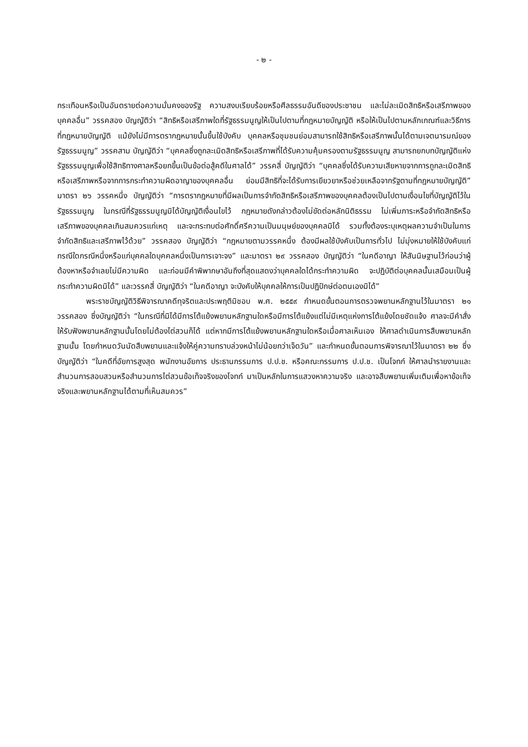- ๒ -
กระเทือนหรือเป็นอันตรายต่อความมั่นคงของรัฐ ความสงบเรียบร้อยหรือศีลธรรมอันดีของประชาชน และไม่ละเมิดสิทธิหรือเสรีภาพของบุคคลอื่น” วรรคสอง บัญญัติว่า “สิทธิหรือเสรีภาพใดที่รัฐธรรมนูญให้เป็นไปตามที่กฎหมายบัญญัติ หรือให้เป็นไปตามหลักเกณฑ์และวิธีการที่กฎหมายบัญญัติ แม้ยังไม่มีการตรากฎหมายนั้นขึ้นใช้บังคับ บุคคลหรือชุมชนย่อมสามารถใช้สิทธิหรือเสรีภาพนั้นได้ตามเจตนารมณ์ของรัฐธรรมนูญ” วรรคสาม บัญญัติว่า “บุคคลซึ่งถูกละเมิดสิทธิหรือเสรีภาพที่ได้รับความคุ้มครองตามรัฐธรรมนูญ สามารถยกบทบัญญัติแห่งรัฐธรรมนูญเพื่อใช้สิทธิทางศาลหรือยกขึ้นเป็นข้อต่อสู้คดีในศาลได้” วรรคสี่ บัญญัติว่า “บุคคลซึ่งได้รับความเสียหายจากการถูกละเมิดสิทธิหรือเสรีภาพหรือจากการกระทำความผิดอาญาของบุคคลอื่น ย่อมมีสิทธิที่จะได้รับการเยียวยาหรือช่วยเหลือจากรัฐตามที่กฎหมายบัญญัติ” มาตรา ๒๖ วรรคหนึ่ง บัญญัติว่า “การตรากฎหมายที่มีผลเป็นการจำกัดสิทธิหรือเสรีภาพของบุคคลต้องเป็นไปตามเงื่อนไขที่บัญญัติไว้ในรัฐธรรมนูญ ในกรณีที่รัฐธรรมนูญมิได้บัญญัติเงื่อนไขไว้ กฎหมายดังกล่าวต้องไม่ขัดต่อหลักนิติธรรม ไม่เพิ่มภาระหรือจำกัดสิทธิหรือเสรีภาพของบุคคลเกินสมควรแก่เหตุ และจะกระทบต่อศักดิ์ศรีความเป็นมนุษย์ของบุคคลมิได้ รวมทั้งต้องระบุเหตุผลความจำเป็นในการจำกัดสิทธิและเสรีภาพไว้ด้วย” วรรคสอง บัญญัติว่า “กฎหมายตามวรรคหนึ่ง ต้องมีผลใช้บังคับเป็นการทั่วไป ไม่มุ่งหมายให้ใช้บังคับแก่กรณีใดกรณีหนึ่งหรือแก่บุคคลใดบุคคลหนึ่งเป็นการเจาะจง” และมาตรา ๒๙ วรรคสอง บัญญัติว่า “ในคดีอาญา ให้สันนิษฐานไว้ก่อนว่าผู้ต้องหาหรือจำเลยไม่มีความผิด และก่อนมีคำพิพากษาอันถึงที่สุดแสดงว่าบุคคลใดได้กระทำความผิด จะปฏิบัติต่อบุคคลนั้นเสมือนเป็นผู้กระทำความผิดมิได้” และวรรคสี่ บัญญัติว่า “ในคดีอาญา จะบังคับให้บุคคลให้การเป็นปฏิปักษ์ต่อตนเองมิได้”
พระราชบัญญัติวิธีพิจารณาคดีทุจริตและประพฤติมิชอบ พ.ศ. ๒๕๕๙ กำหนดขั้นตอนการตรวจพยานหลักฐานไว้ในมาตรา ๒๑ วรรคสอง ซึ่งบัญญัติว่า “ในกรณีที่มิได้มีการโต้แย้งพยานหลักฐานใดหรือมีการโต้แย้งแต่ไม่มีเหตุแห่งการโต้แย้งโดยชัดแจ้ง ศาลจะมีคำสั่งให้รับฟังพยานหลักฐานนั้นโดยไม่ต้องไต่สวนก็ได้ แต่หากมีการโต้แย้งพยานหลักฐานใดหรือเมื่อศาลเห็นเอง ให้ศาลดำเนินการสืบพยานหลักฐานนั้น โดยกำหนดวันนัดสืบพยานและแจ้งให้คู่ความทราบล่วงหน้าไม่น้อยกว่าเจ็ดวัน” และกำหนดขั้นตอนการพิจารณาไว้ในมาตรา ๒๒ ซึ่งบัญญัติว่า “ในคดีที่อัยการสูงสุด พนักงานอัยการ ประธานกรรมการ ป.ป.ช. หรือคณะกรรมการ ป.ป.ช. เป็นโจทก์ ให้ศาลนำรายงานและสำนวนการสอบสวนหรือสำนวนการไต่สวนข้อเท็จจริงของโจทก์ มาเป็นหลักในการแสวงหาความจริง และอาจสืบพยานเพิ่มเติมเพื่อหาข้อเท็จจริงและพยานหลักฐานได้ตามที่เห็นสมควร”